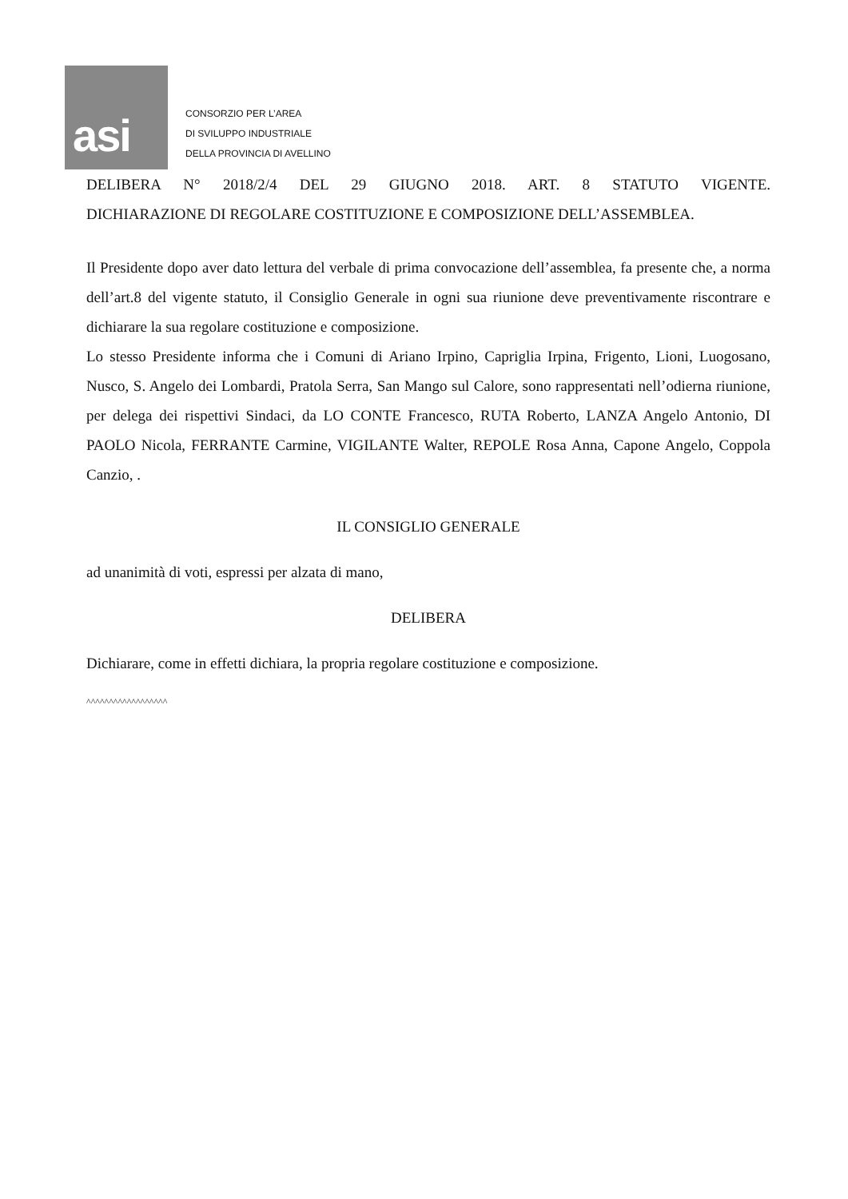asi
CONSORZIO PER L’AREA
DI SVILUPPO INDUSTRIALE
DELLA PROVINCIA DI AVELLINO
DELIBERA N° 2018/2/4 DEL 29 GIUGNO 2018. ART. 8 STATUTO VIGENTE.
DICHIARAZIONE DI REGOLARE COSTITUZIONE E COMPOSIZIONE DELL’ASSEMBLEA.
Il Presidente dopo aver dato lettura del verbale di prima convocazione dell’assemblea, fa presente che, a norma dell’art.8 del vigente statuto, il Consiglio Generale in ogni sua riunione deve preventivamente riscontrare e dichiarare la sua regolare costituzione e composizione.
Lo stesso Presidente informa che i Comuni di Ariano Irpino, Capriglia Irpina, Frigento, Lioni, Luogosano, Nusco, S. Angelo dei Lombardi, Pratola Serra, San Mango sul Calore, sono rappresentati nell’odierna riunione, per delega dei rispettivi Sindaci, da LO CONTE Francesco, RUTA Roberto, LANZA Angelo Antonio, DI PAOLO Nicola, FERRANTE Carmine, VIGILANTE Walter, REPOLE Rosa Anna, Capone Angelo, Coppola Canzio, .
IL CONSIGLIO GENERALE
ad unanimità di voti, espressi per alzata di mano,
DELIBERA
Dichiarare, come in effetti dichiara, la propria regolare costituzione e composizione.
^^^^^^^^^^^^^^^^^^